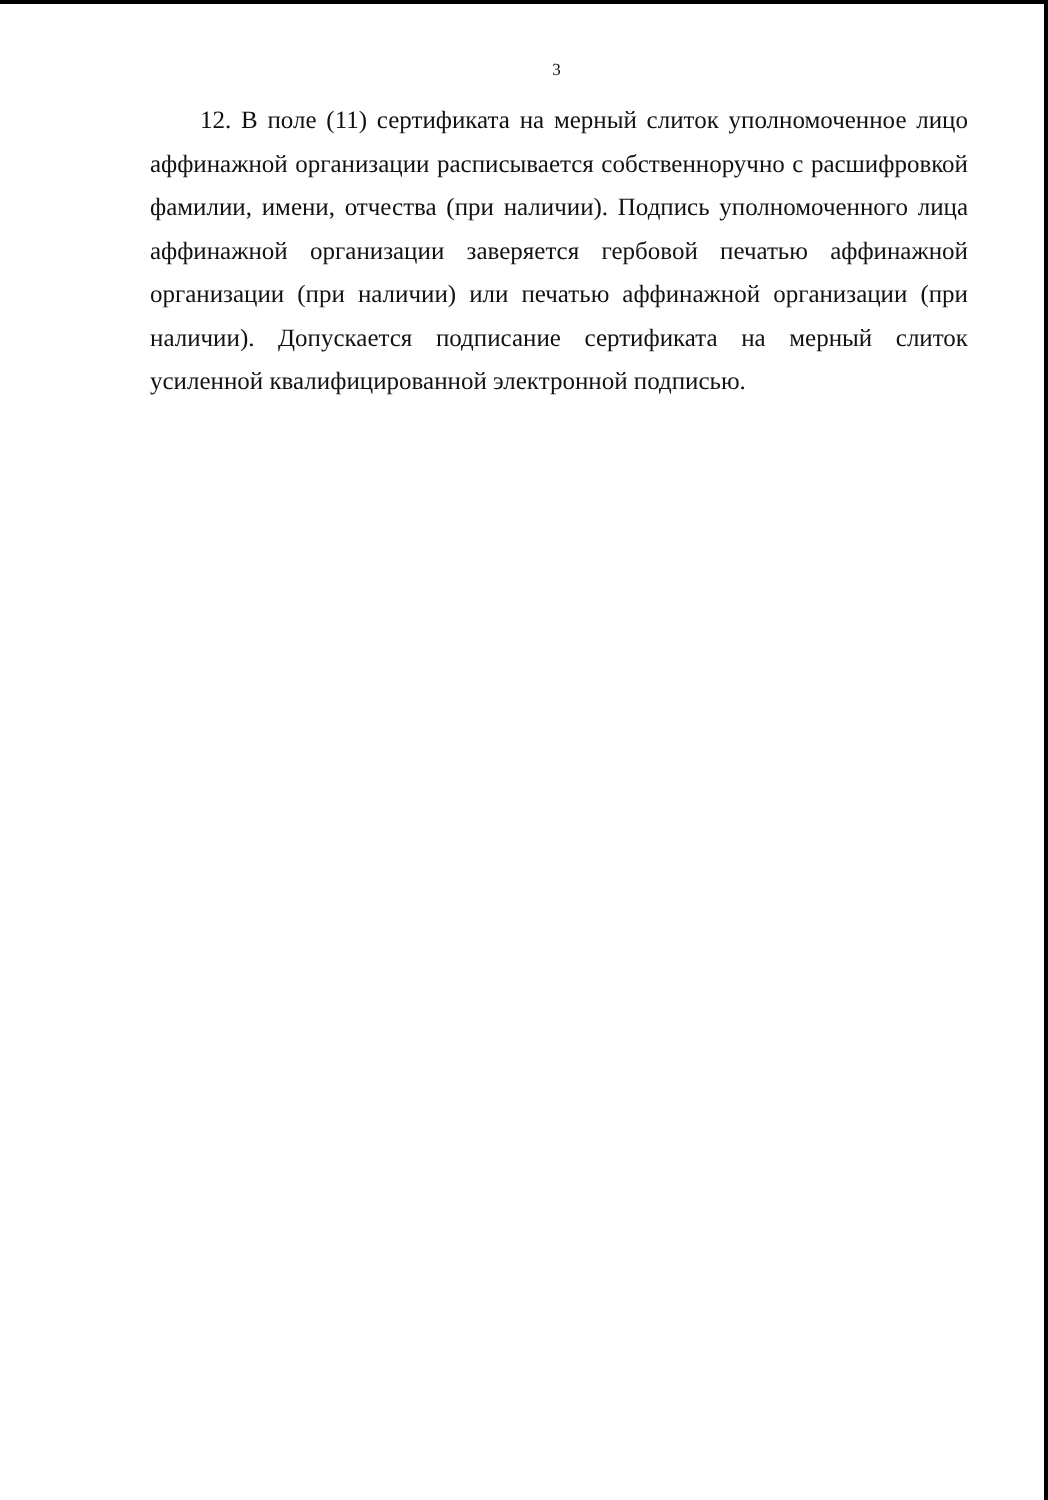3
12. В поле (11) сертификата на мерный слиток уполномоченное лицо аффинажной организации расписывается собственноручно с расшифровкой фамилии, имени, отчества (при наличии). Подпись уполномоченного лица аффинажной организации заверяется гербовой печатью аффинажной организации (при наличии) или печатью аффинажной организации (при наличии). Допускается подписание сертификата на мерный слиток усиленной квалифицированной электронной подписью.